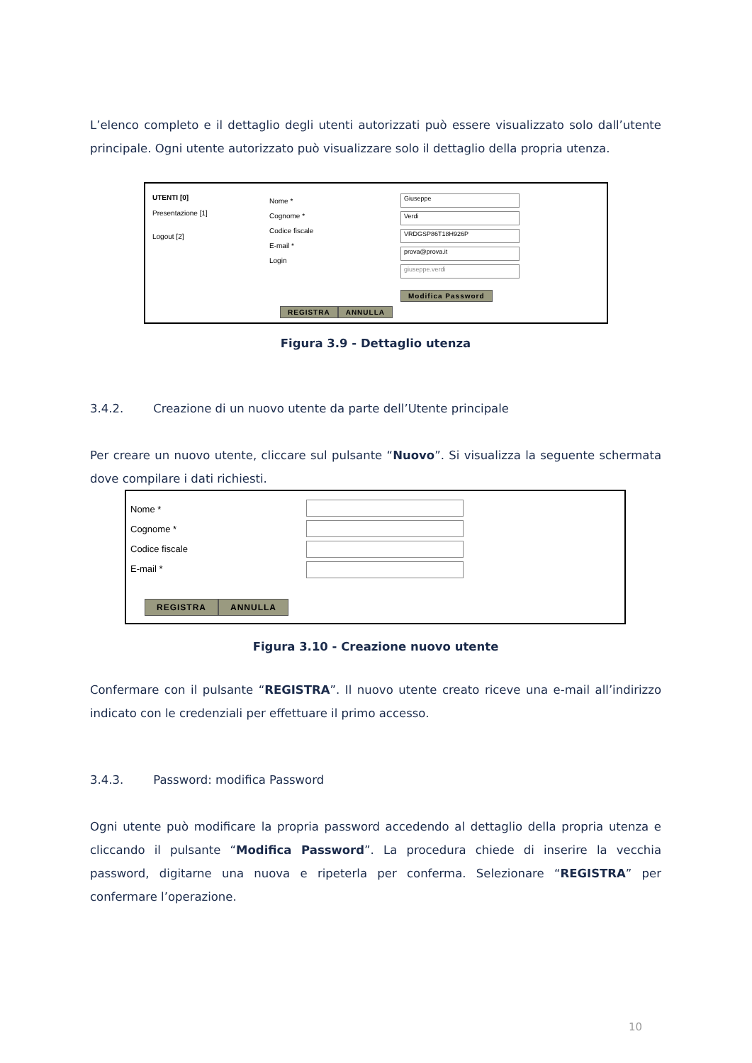L’elenco completo e il dettaglio degli utenti autorizzati può essere visualizzato solo dall’utente principale. Ogni utente autorizzato può visualizzare solo il dettaglio della propria utenza.
UTENTI [0]
Presentazione [1]
Logout [2]
Nome *
Cognome *
Codice fiscale
E-mail *
Login
Giuseppe
Verdi
VRDGSP86T18H926P
prova@prova.it
giuseppe.verdi
Modifica Password
REGISTRA ANNULLA
Figura 3.9 - Dettaglio utenza
3.4.2. Creazione di un nuovo utente da parte dell’Utente principale
Per creare un nuovo utente, cliccare sul pulsante “Nuovo”. Si visualizza la seguente schermata dove compilare i dati richiesti.
Nome *
Cognome *
Codice fiscale
E-mail *
REGISTRA ANNULLA
Figura 3.10 - Creazione nuovo utente
Confermare con il pulsante “REGISTRA”. Il nuovo utente creato riceve una e-mail all’indirizzo indicato con le credenziali per effettuare il primo accesso.
3.4.3. Password: modifica Password
Ogni utente può modificare la propria password accedendo al dettaglio della propria utenza e cliccando il pulsante “Modifica Password”. La procedura chiede di inserire la vecchia password, digitarne una nuova e ripeterla per conferma. Selezionare “REGISTRA” per confermare l’operazione.
10